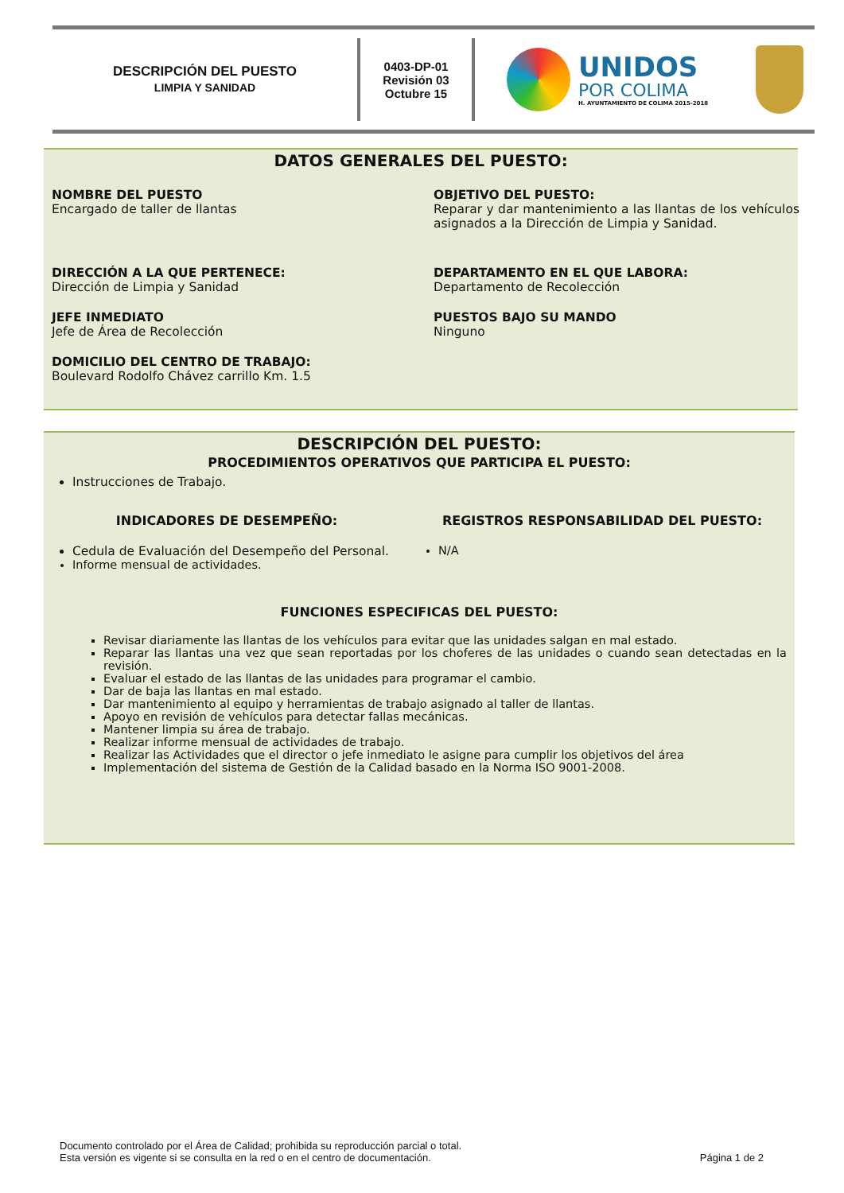DESCRIPCIÓN DEL PUESTO
LIMPIA Y SANIDAD
0403-DP-01
Revisión 03
Octubre 15
UNIDOS
POR COLIMA
H. AYUNTAMIENTO DE COLIMA 2015-2018
DATOS GENERALES DEL PUESTO:
NOMBRE DEL PUESTO
Encargado de taller de llantas
OBJETIVO DEL PUESTO:
Reparar y dar mantenimiento a las llantas de los vehículos asignados a la Dirección de Limpia y Sanidad.
DIRECCIÓN A LA QUE PERTENECE:
Dirección de Limpia y Sanidad
DEPARTAMENTO EN EL QUE LABORA:
Departamento de Recolección
JEFE INMEDIATO
Jefe de Área de Recolección
PUESTOS BAJO SU MANDO
Ninguno
DOMICILIO DEL CENTRO DE TRABAJO:
Boulevard Rodolfo Chávez carrillo Km. 1.5
DESCRIPCIÓN DEL PUESTO:
PROCEDIMIENTOS OPERATIVOS QUE PARTICIPA EL PUESTO:
Instrucciones de Trabajo.
INDICADORES DE DESEMPEÑO:
Cedula de Evaluación del Desempeño del Personal.
Informe mensual de actividades.
REGISTROS RESPONSABILIDAD DEL PUESTO:
N/A
FUNCIONES ESPECIFICAS DEL PUESTO:
Revisar diariamente las llantas de los vehículos para evitar que las unidades salgan en mal estado.
Reparar las llantas una vez que sean reportadas por los choferes de las unidades o cuando sean detectadas en la revisión.
Evaluar el estado de las llantas de las unidades para programar el cambio.
Dar de baja las llantas en mal estado.
Dar mantenimiento al equipo y herramientas de trabajo asignado al taller de llantas.
Apoyo en revisión de vehículos para detectar fallas mecánicas.
Mantener limpia su área de trabajo.
Realizar informe mensual de actividades de trabajo.
Realizar las Actividades que el director o jefe inmediato le asigne para cumplir los objetivos del área
Implementación del sistema de Gestión de la Calidad basado en la Norma ISO 9001-2008.
Documento controlado por el Área de Calidad; prohibida su reproducción parcial o total.
Esta versión es vigente si se consulta en la red o en el centro de documentación.
Página 1 de 2